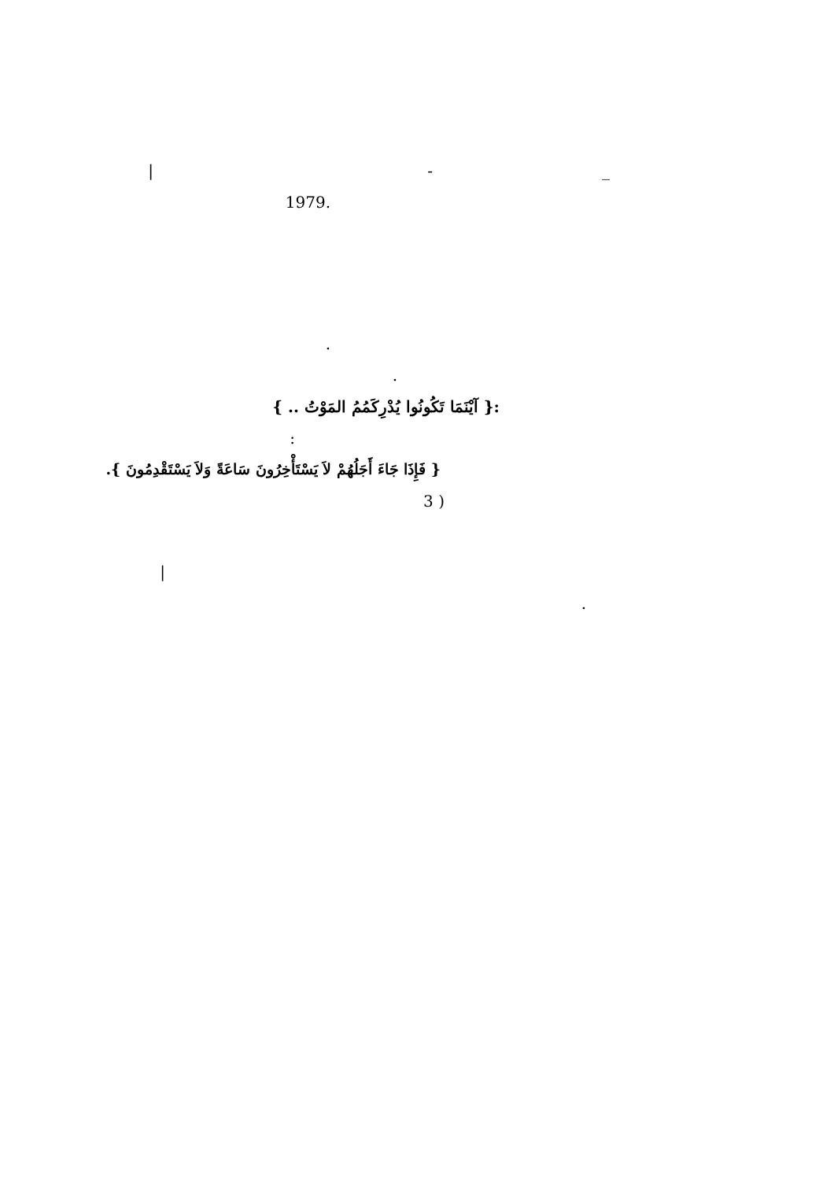| - _ .1979 . .
:{ آيْنَمَا تَكُونُوا يُدْرِكَمُمُ المَوْتُ .. }
:
{ فَإِذَا جَاءَ أَجَلُهُمْ لاَ يَسْتَأْخِرُونَ سَاعَةً وَلاَ يَسْتَقْدِمُونَ }.
( 3 | .